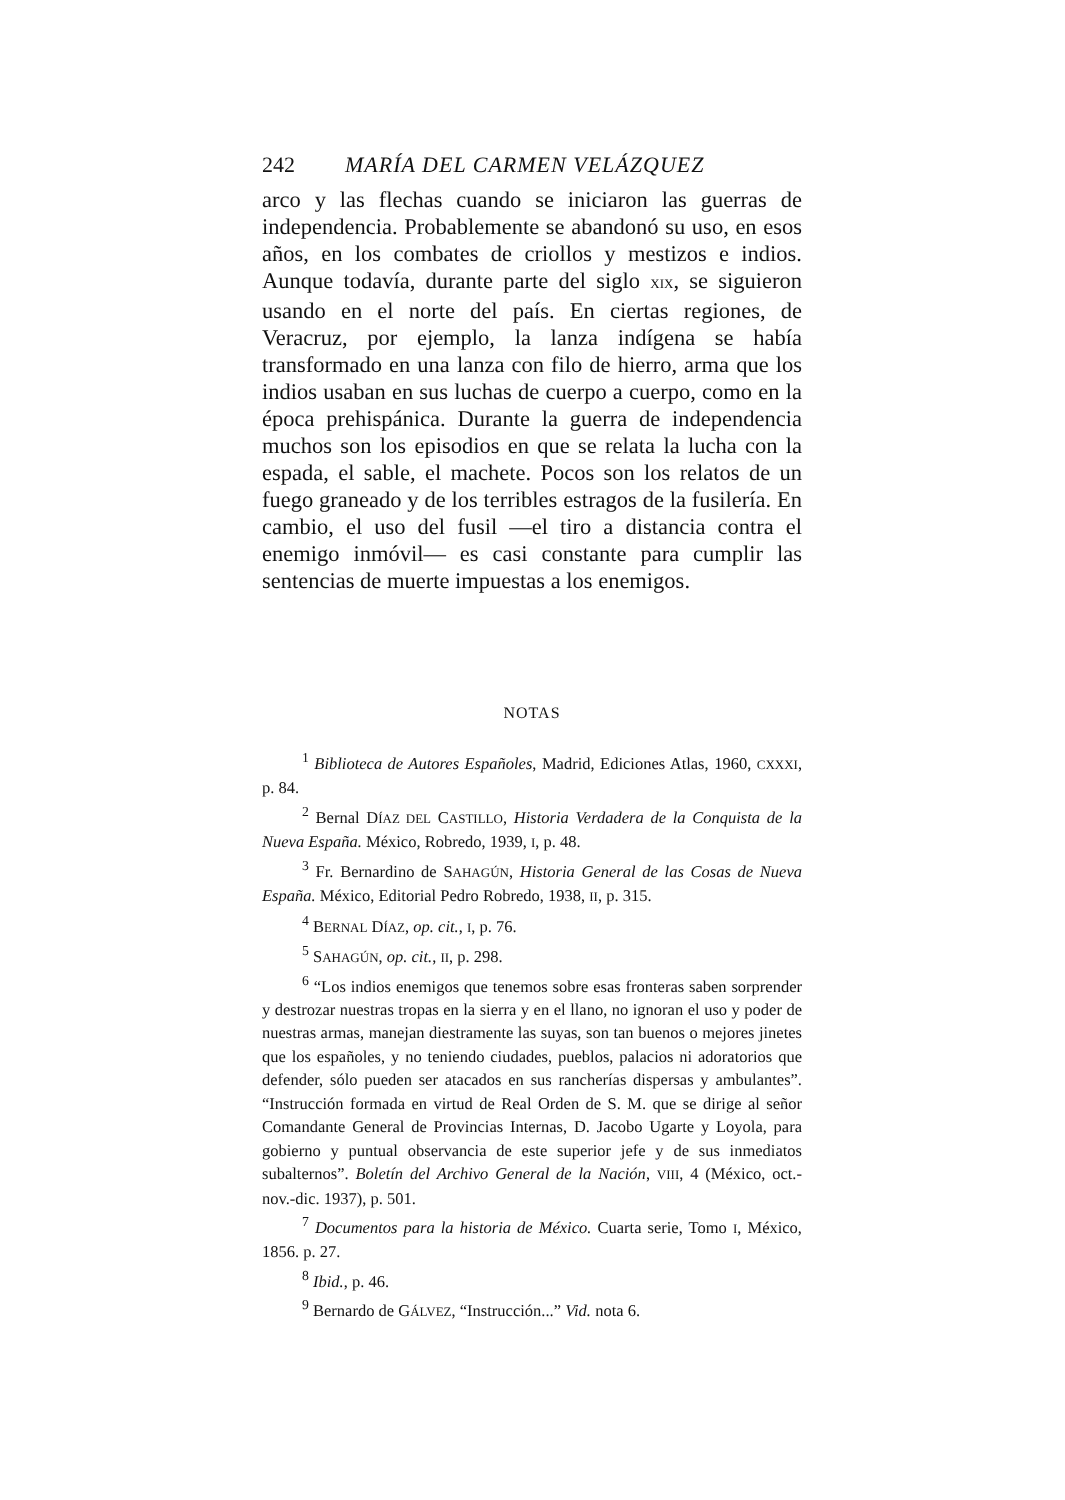242 MARÍA DEL CARMEN VELÁZQUEZ
arco y las flechas cuando se iniciaron las guerras de independencia. Probablemente se abandonó su uso, en esos años, en los combates de criollos y mestizos e indios. Aunque todavía, durante parte del siglo XIX, se siguieron usando en el norte del país. En ciertas regiones, de Veracruz, por ejemplo, la lanza indígena se había transformado en una lanza con filo de hierro, arma que los indios usaban en sus luchas de cuerpo a cuerpo, como en la época prehispánica. Durante la guerra de independencia muchos son los episodios en que se relata la lucha con la espada, el sable, el machete. Pocos son los relatos de un fuego graneado y de los terribles estragos de la fusilería. En cambio, el uso del fusil —el tiro a distancia contra el enemigo inmóvil— es casi constante para cumplir las sentencias de muerte impuestas a los enemigos.
NOTAS
<sup>1</sup> Biblioteca de Autores Españoles, Madrid, Ediciones Atlas, 1960, CXXXI, p. 84.
<sup>2</sup> Bernal DÍAZ DEL CASTILLO, Historia Verdadera de la Conquista de la Nueva España. México, Robredo, 1939, I, p. 48.
<sup>3</sup> Fr. Bernardino de SAHAGÚN, Historia General de las Cosas de Nueva España. México, Editorial Pedro Robredo, 1938, II, p. 315.
<sup>4</sup> BERNAL DÍAZ, op. cit., I, p. 76.
<sup>5</sup> SAHAGÚN, op. cit., II, p. 298.
<sup>6</sup> “Los indios enemigos que tenemos sobre esas fronteras saben sorprender y destrozar nuestras tropas en la sierra y en el llano, no ignoran el uso y poder de nuestras armas, manejan diestramente las suyas, son tan buenos o mejores jinetes que los españoles, y no teniendo ciudades, pueblos, palacios ni adoratorios que defender, sólo pueden ser atacados en sus rancherías dispersas y ambulantes”. “Instrucción formada en virtud de Real Orden de S. M. que se dirige al señor Comandante General de Provincias Internas, D. Jacobo Ugarte y Loyola, para gobierno y puntual observancia de este superior jefe y de sus inmediatos subalternos”. Boletín del Archivo General de la Nación, VIII, 4 (México, oct.-nov.-dic. 1937), p. 501.
<sup>7</sup> Documentos para la historia de México. Cuarta serie, Tomo I, México, 1856. p. 27.
<sup>8</sup> Ibid., p. 46.
<sup>9</sup> Bernardo de GÁLVEZ, “Instrucción...” Vid. nota 6.